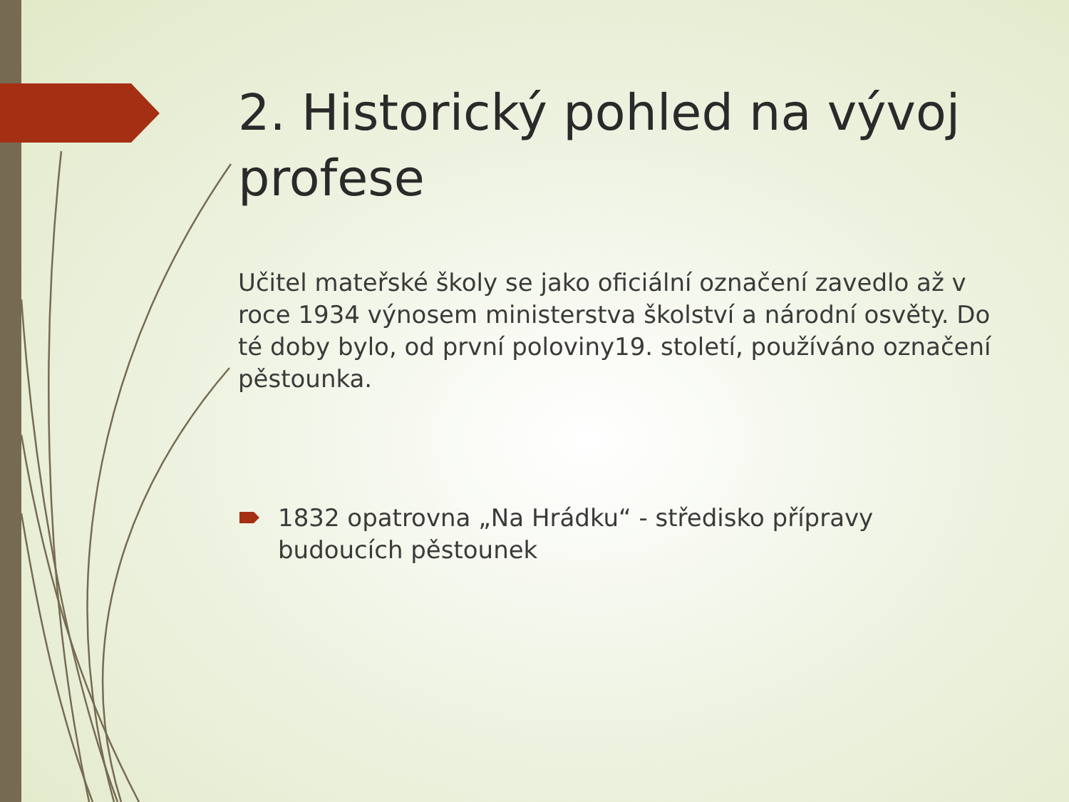2. Historický pohled na vývoj profese
Učitel mateřské školy se jako oficiální označení zavedlo až v roce 1934 výnosem ministerstva školství a národní osvěty. Do té doby bylo, od první poloviny19. století, používáno označení pěstounka.
1832 opatrovna „Na Hrádku“ - středisko přípravy budoucích pěstounek